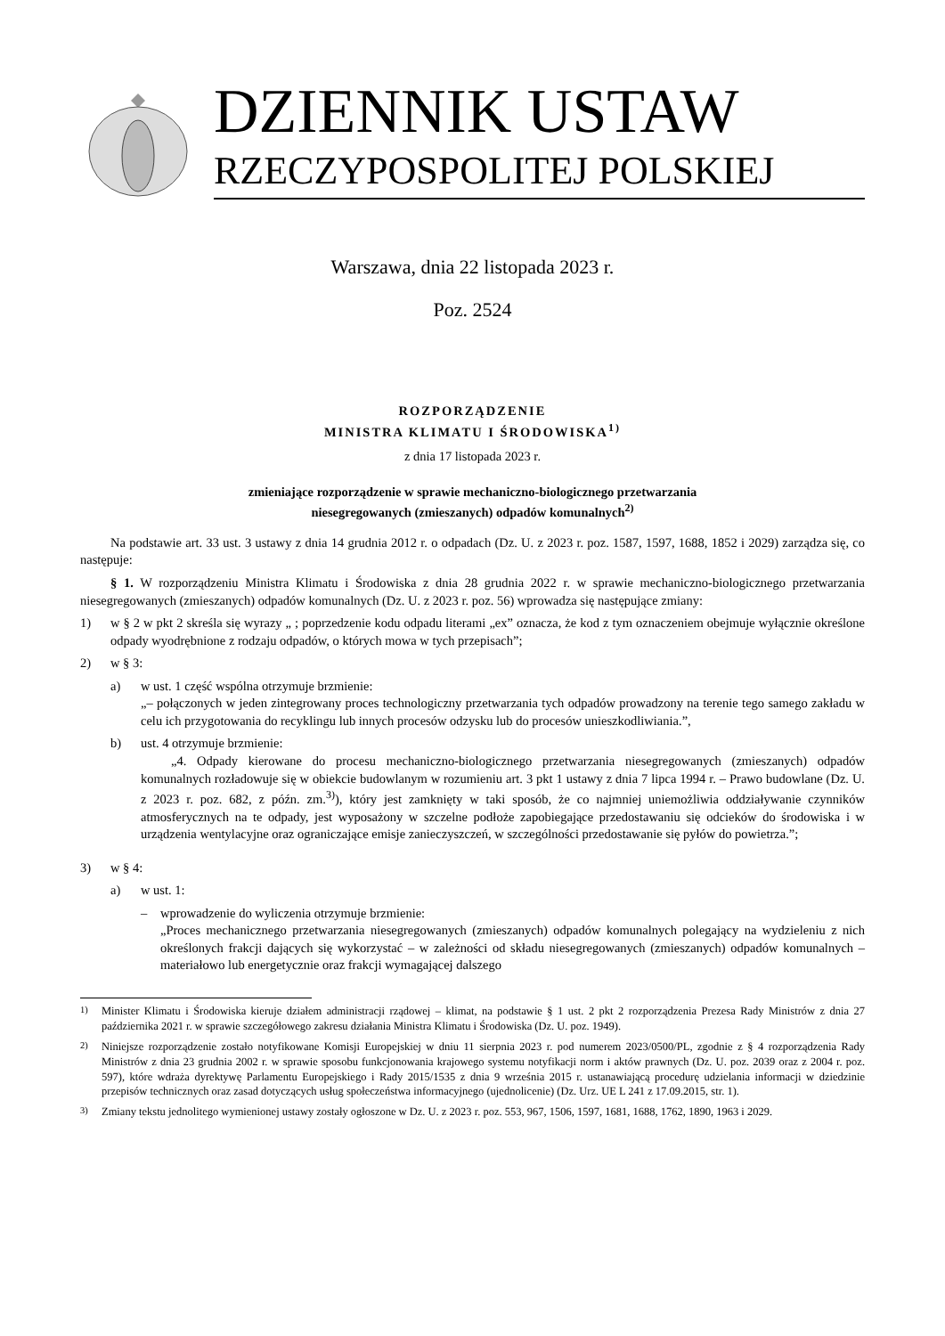DZIENNIK USTAW
RZECZYPOSPOLITEJ POLSKIEJ
Warszawa, dnia 22 listopada 2023 r.
Poz. 2524
ROZPORZĄDZENIE
MINISTRA KLIMATU I ŚRODOWISKA<sup>1)</sup>
z dnia 17 listopada 2023 r.
zmieniające rozporządzenie w sprawie mechaniczno-biologicznego przetwarzania
niesegregowanych (zmieszanych) odpadów komunalnych<sup>2)</sup>
Na podstawie art. 33 ust. 3 ustawy z dnia 14 grudnia 2012 r. o odpadach (Dz. U. z 2023 r. poz. 1587, 1597, 1688, 1852 i 2029) zarządza się, co następuje:
§ 1. W rozporządzeniu Ministra Klimatu i Środowiska z dnia 28 grudnia 2022 r. w sprawie mechaniczno-biologicznego przetwarzania niesegregowanych (zmieszanych) odpadów komunalnych (Dz. U. z 2023 r. poz. 56) wprowadza się następujące zmiany:
1) w § 2 w pkt 2 skreśla się wyrazy „ ; poprzedzenie kodu odpadu literami „ex” oznacza, że kod z tym oznaczeniem obejmuje wyłącznie określone odpady wyodrębnione z rodzaju odpadów, o których mowa w tych przepisach”;
2) w § 3:
a) w ust. 1 część wspólna otrzymuje brzmienie:
„– połączonych w jeden zintegrowany proces technologiczny przetwarzania tych odpadów prowadzony na terenie tego samego zakładu w celu ich przygotowania do recyklingu lub innych procesów odzysku lub do procesów unieszkodliwiania.”,
b) ust. 4 otrzymuje brzmienie:
„4. Odpady kierowane do procesu mechaniczno-biologicznego przetwarzania niesegregowanych (zmieszanych) odpadów komunalnych rozładowuje się w obiekcie budowlanym w rozumieniu art. 3 pkt 1 ustawy z dnia 7 lipca 1994 r. – Prawo budowlane (Dz. U. z 2023 r. poz. 682, z późn. zm.<sup>3)</sup>), który jest zamknięty w taki sposób, że co najmniej uniemożliwia oddziaływanie czynników atmosferycznych na te odpady, jest wyposażony w szczelne podłoże zapobiegające przedostawaniu się odcieków do środowiska i w urządzenia wentylacyjne oraz ograniczające emisje zanieczyszczeń, w szczególności przedostawanie się pyłów do powietrza.”;
3) w § 4:
a) w ust. 1:
– wprowadzenie do wyliczenia otrzymuje brzmienie:
„Proces mechanicznego przetwarzania niesegregowanych (zmieszanych) odpadów komunalnych polegający na wydzieleniu z nich określonych frakcji dających się wykorzystać – w zależności od składu niesegregowanych (zmieszanych) odpadów komunalnych – materiałowo lub energetycznie oraz frakcji wymagającej dalszego
<sup>1)</sup> Minister Klimatu i Środowiska kieruje działem administracji rządowej – klimat, na podstawie § 1 ust. 2 pkt 2 rozporządzenia Prezesa Rady Ministrów z dnia 27 października 2021 r. w sprawie szczegółowego zakresu działania Ministra Klimatu i Środowiska (Dz. U. poz. 1949).
<sup>2)</sup> Niniejsze rozporządzenie zostało notyfikowane Komisji Europejskiej w dniu 11 sierpnia 2023 r. pod numerem 2023/0500/PL, zgodnie z § 4 rozporządzenia Rady Ministrów z dnia 23 grudnia 2002 r. w sprawie sposobu funkcjonowania krajowego systemu notyfikacji norm i aktów prawnych (Dz. U. poz. 2039 oraz z 2004 r. poz. 597), które wdraża dyrektywę Parlamentu Europejskiego i Rady 2015/1535 z dnia 9 września 2015 r. ustanawiającą procedurę udzielania informacji w dziedzinie przepisów technicznych oraz zasad dotyczących usług społeczeństwa informacyjnego (ujednolicenie) (Dz. Urz. UE L 241 z 17.09.2015, str. 1).
<sup>3)</sup> Zmiany tekstu jednolitego wymienionej ustawy zostały ogłoszone w Dz. U. z 2023 r. poz. 553, 967, 1506, 1597, 1681, 1688, 1762, 1890, 1963 i 2029.